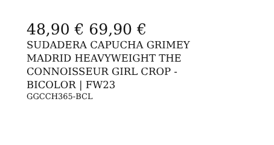48,90 € 69,90 €
SUDADERA CAPUCHA GRIMEY MADRID HEAVYWEIGHT THE CONNOISSEUR GIRL CROP - BICOLOR | FW23
GGCCH365-BCL